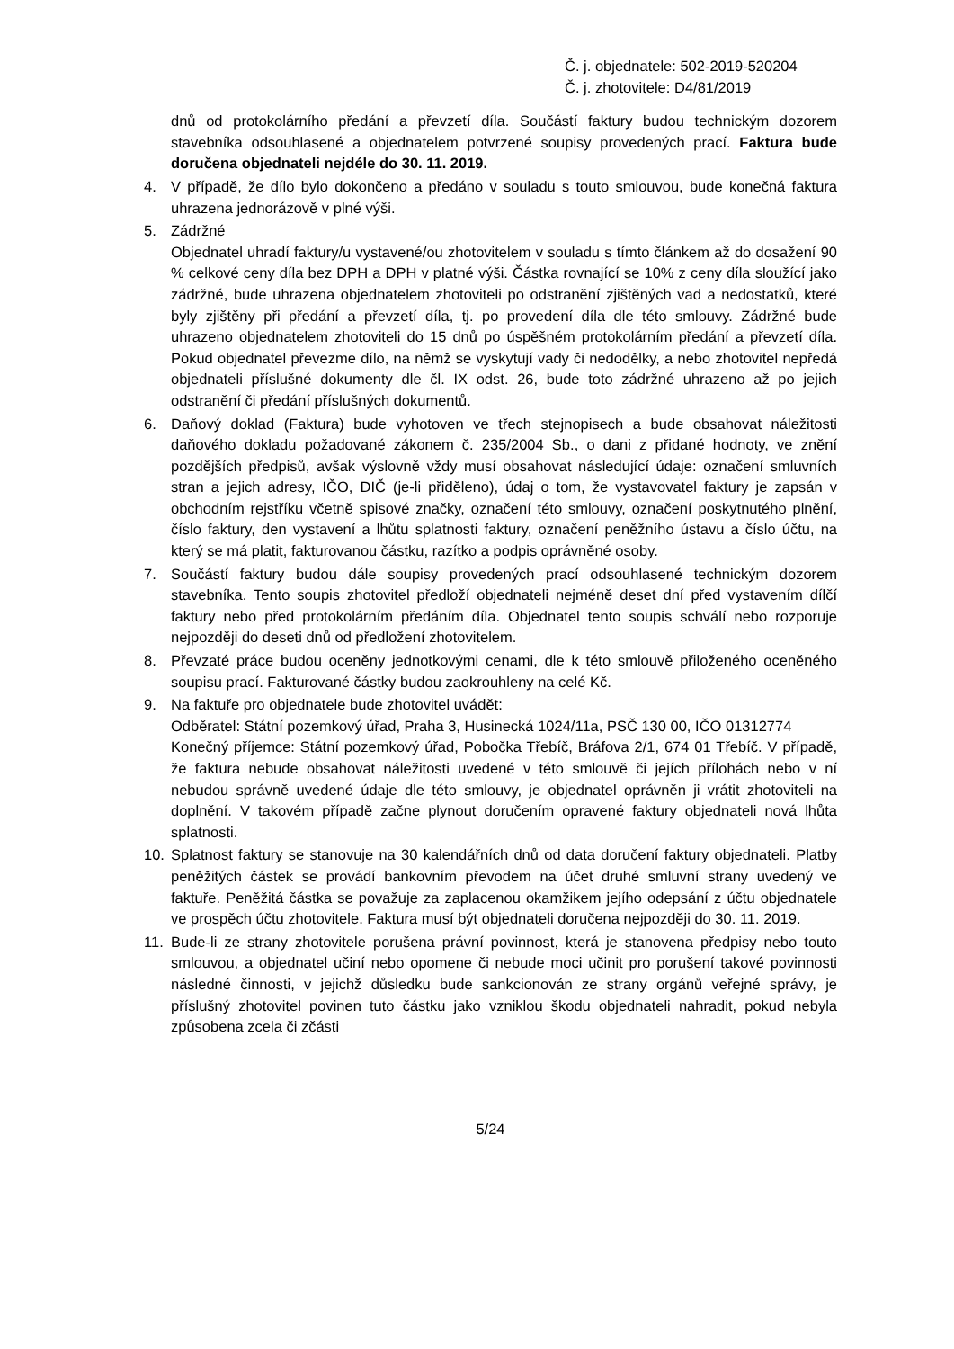Č. j. objednatele: 502-2019-520204
Č. j. zhotovitele: D4/81/2019
dnů od protokolárního předání a převzetí díla. Součástí faktury budou technickým dozorem stavebníka odsouhlasené a objednatelem potvrzené soupisy provedených prací. Faktura bude doručena objednateli nejdéle do 30. 11. 2019.
4. V případě, že dílo bylo dokončeno a předáno v souladu s touto smlouvou, bude konečná faktura uhrazena jednorázově v plné výši.
5. Zádržné
Objednatel uhradí faktury/u vystavené/ou zhotovitelem v souladu s tímto článkem až do dosažení 90 % celkové ceny díla bez DPH a DPH v platné výši. Částka rovnající se 10% z ceny díla sloužící jako zádržné, bude uhrazena objednatelem zhotoviteli po odstranění zjištěných vad a nedostatků, které byly zjištěny při předání a převzetí díla, tj. po provedení díla dle této smlouvy. Zádržné bude uhrazeno objednatelem zhotoviteli do 15 dnů po úspěšném protokolárním předání a převzetí díla. Pokud objednatel převezme dílo, na němž se vyskytují vady či nedodělky, a nebo zhotovitel nepředá objednateli příslušné dokumenty dle čl. IX odst. 26, bude toto zádržné uhrazeno až po jejich odstranění či předání příslušných dokumentů.
6. Daňový doklad (Faktura) bude vyhotoven ve třech stejnopisech a bude obsahovat náležitosti daňového dokladu požadované zákonem č. 235/2004 Sb., o dani z přidané hodnoty, ve znění pozdějších předpisů, avšak výslovně vždy musí obsahovat následující údaje: označení smluvních stran a jejich adresy, IČO, DIČ (je-li přiděleno), údaj o tom, že vystavovatel faktury je zapsán v obchodním rejstříku včetně spisové značky, označení této smlouvy, označení poskytnutého plnění, číslo faktury, den vystavení a lhůtu splatnosti faktury, označení peněžního ústavu a číslo účtu, na který se má platit, fakturovanou částku, razítko a podpis oprávněné osoby.
7. Součástí faktury budou dále soupisy provedených prací odsouhlasené technickým dozorem stavebníka. Tento soupis zhotovitel předloží objednateli nejméně deset dní před vystavením dílčí faktury nebo před protokolárním předáním díla. Objednatel tento soupis schválí nebo rozporuje nejpozději do deseti dnů od předložení zhotovitelem.
8. Převzaté práce budou oceněny jednotkovými cenami, dle k této smlouvě přiloženého oceněného soupisu prací. Fakturované částky budou zaokrouhleny na celé Kč.
9. Na faktuře pro objednatele bude zhotovitel uvádět:
Odběratel: Státní pozemkový úřad, Praha 3, Husinecká 1024/11a, PSČ 130 00, IČO 01312774
Konečný příjemce: Státní pozemkový úřad, Pobočka Třebíč, Bráfova 2/1, 674 01 Třebíč. V případě, že faktura nebude obsahovat náležitosti uvedené v této smlouvě či jejích přílohách nebo v ní nebudou správně uvedené údaje dle této smlouvy, je objednatel oprávněn ji vrátit zhotoviteli na doplnění. V takovém případě začne plynout doručením opravené faktury objednateli nová lhůta splatnosti.
10. Splatnost faktury se stanovuje na 30 kalendářních dnů od data doručení faktury objednateli. Platby peněžitých částek se provádí bankovním převodem na účet druhé smluvní strany uvedený ve faktuře. Peněžitá částka se považuje za zaplacenou okamžikem jejího odepsání z účtu objednatele ve prospěch účtu zhotovitele. Faktura musí být objednateli doručena nejpozději do 30. 11. 2019.
11. Bude-li ze strany zhotovitele porušena právní povinnost, která je stanovena předpisy nebo touto smlouvou, a objednatel učiní nebo opomene či nebude moci učinit pro porušení takové povinnosti následné činnosti, v jejichž důsledku bude sankcionován ze strany orgánů veřejné správy, je příslušný zhotovitel povinen tuto částku jako vzniklou škodu objednateli nahradit, pokud nebyla způsobena zcela či zčásti
5/24